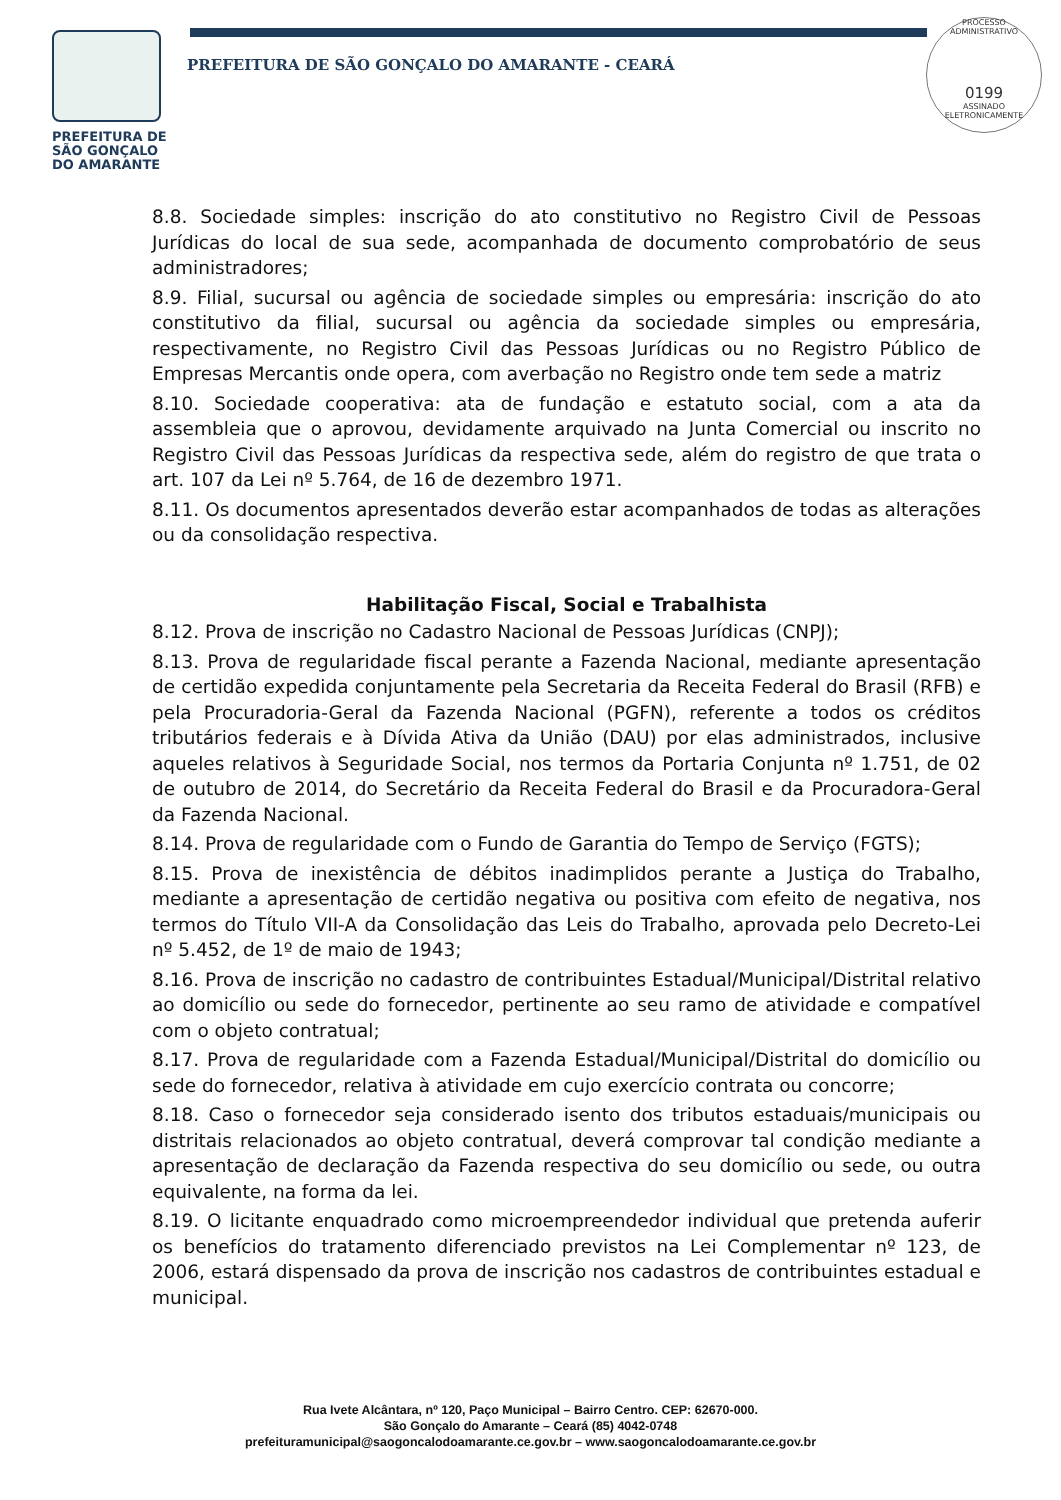PREFEITURA DE
SÃO GONÇALO
DO AMARANTE
PREFEITURA DE SÃO GONÇALO DO AMARANTE - CEARÁ
PROCESSO ADMINISTRATIVO
0199
ASSINADO
ELETRONICAMENTE
8.8. Sociedade simples: inscrição do ato constitutivo no Registro Civil de Pessoas Jurídicas do local de sua sede, acompanhada de documento comprobatório de seus administradores;
8.9. Filial, sucursal ou agência de sociedade simples ou empresária: inscrição do ato constitutivo da filial, sucursal ou agência da sociedade simples ou empresária, respectivamente, no Registro Civil das Pessoas Jurídicas ou no Registro Público de Empresas Mercantis onde opera, com averbação no Registro onde tem sede a matriz
8.10. Sociedade cooperativa: ata de fundação e estatuto social, com a ata da assembleia que o aprovou, devidamente arquivado na Junta Comercial ou inscrito no Registro Civil das Pessoas Jurídicas da respectiva sede, além do registro de que trata o art. 107 da Lei nº 5.764, de 16 de dezembro 1971.
8.11. Os documentos apresentados deverão estar acompanhados de todas as alterações ou da consolidação respectiva.
Habilitação Fiscal, Social e Trabalhista
8.12. Prova de inscrição no Cadastro Nacional de Pessoas Jurídicas (CNPJ);
8.13. Prova de regularidade fiscal perante a Fazenda Nacional, mediante apresentação de certidão expedida conjuntamente pela Secretaria da Receita Federal do Brasil (RFB) e pela Procuradoria-Geral da Fazenda Nacional (PGFN), referente a todos os créditos tributários federais e à Dívida Ativa da União (DAU) por elas administrados, inclusive aqueles relativos à Seguridade Social, nos termos da Portaria Conjunta nº 1.751, de 02 de outubro de 2014, do Secretário da Receita Federal do Brasil e da Procuradora-Geral da Fazenda Nacional.
8.14. Prova de regularidade com o Fundo de Garantia do Tempo de Serviço (FGTS);
8.15. Prova de inexistência de débitos inadimplidos perante a Justiça do Trabalho, mediante a apresentação de certidão negativa ou positiva com efeito de negativa, nos termos do Título VII-A da Consolidação das Leis do Trabalho, aprovada pelo Decreto-Lei nº 5.452, de 1º de maio de 1943;
8.16. Prova de inscrição no cadastro de contribuintes Estadual/Municipal/Distrital relativo ao domicílio ou sede do fornecedor, pertinente ao seu ramo de atividade e compatível com o objeto contratual;
8.17. Prova de regularidade com a Fazenda Estadual/Municipal/Distrital do domicílio ou sede do fornecedor, relativa à atividade em cujo exercício contrata ou concorre;
8.18. Caso o fornecedor seja considerado isento dos tributos estaduais/municipais ou distritais relacionados ao objeto contratual, deverá comprovar tal condição mediante a apresentação de declaração da Fazenda respectiva do seu domicílio ou sede, ou outra equivalente, na forma da lei.
8.19. O licitante enquadrado como microempreendedor individual que pretenda auferir os benefícios do tratamento diferenciado previstos na Lei Complementar nº 123, de 2006, estará dispensado da prova de inscrição nos cadastros de contribuintes estadual e municipal.
Rua Ivete Alcântara, nº 120, Paço Municipal – Bairro Centro. CEP: 62670-000.
São Gonçalo do Amarante – Ceará (85) 4042-0748
prefeituramunicipal@saogoncalodoamarante.ce.gov.br – www.saogoncalodoamarante.ce.gov.br